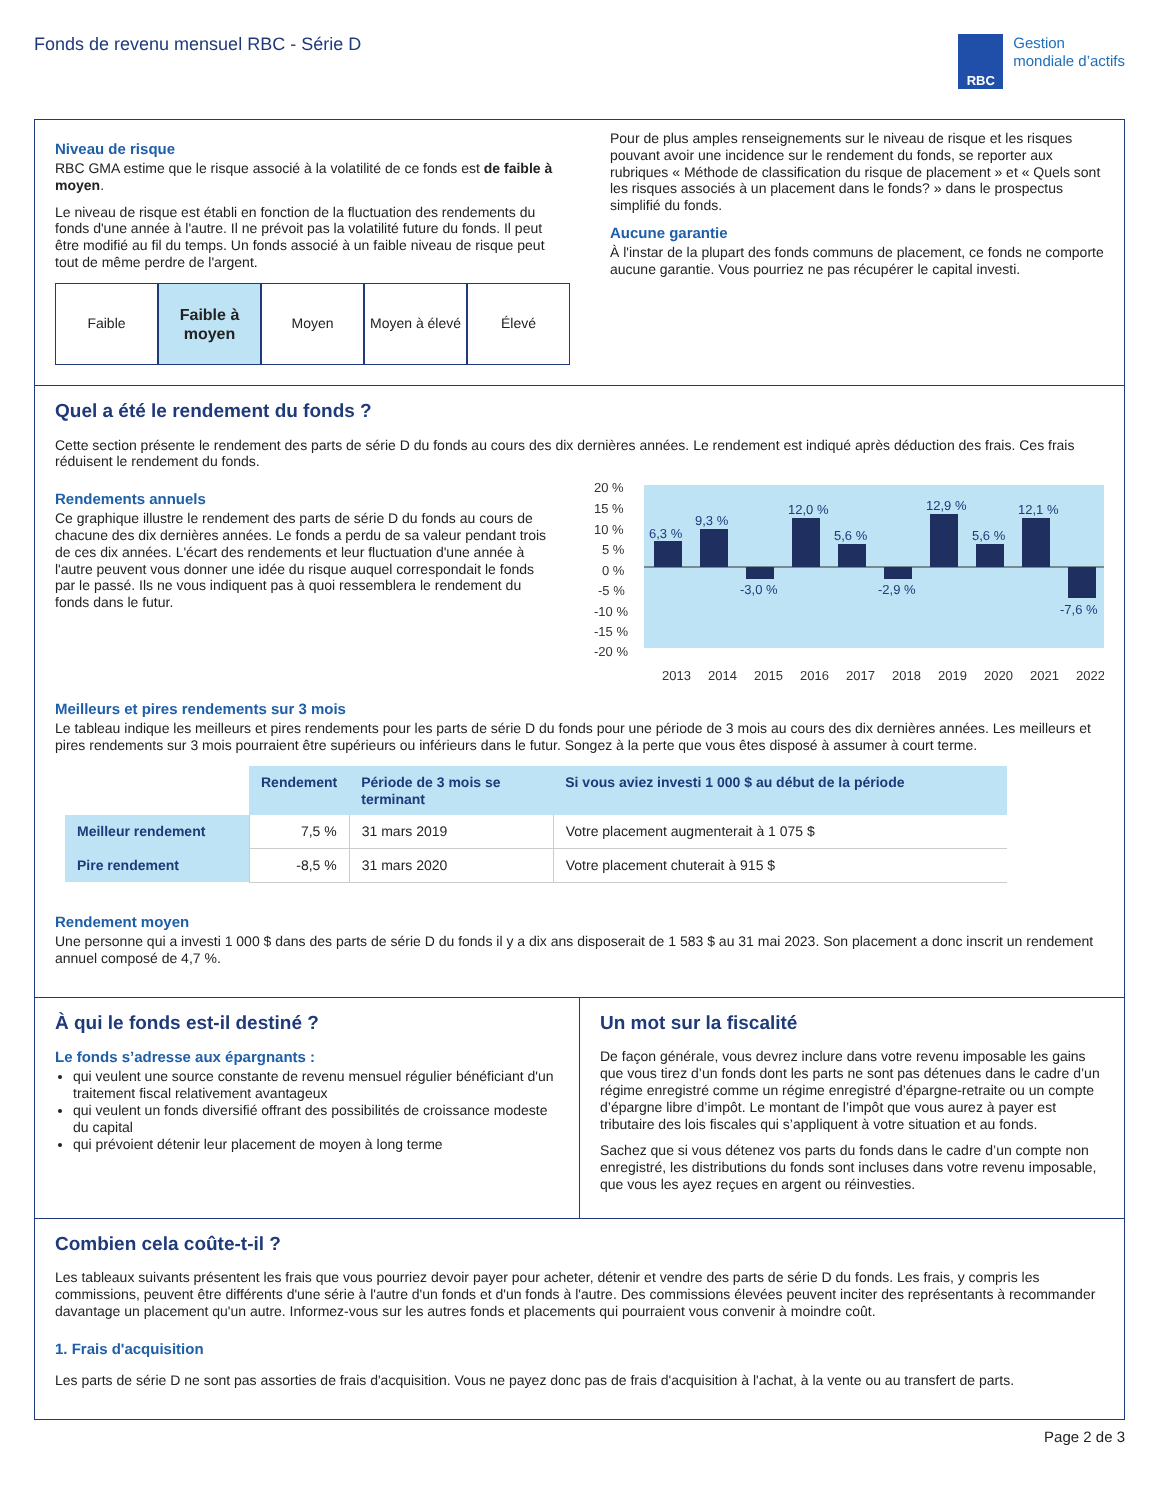Fonds de revenu mensuel RBC - Série D
RBC
Gestion
mondiale d’actifs
Niveau de risque
RBC GMA estime que le risque associé à la volatilité de ce fonds est de faible à moyen.
Le niveau de risque est établi en fonction de la fluctuation des rendements du fonds d'une année à l'autre. Il ne prévoit pas la volatilité future du fonds. Il peut être modifié au fil du temps. Un fonds associé à un faible niveau de risque peut tout de même perdre de l'argent.
Faible Faible à moyen Moyen Moyen à élevé Élevé
Pour de plus amples renseignements sur le niveau de risque et les risques pouvant avoir une incidence sur le rendement du fonds, se reporter aux rubriques « Méthode de classification du risque de placement » et « Quels sont les risques associés à un placement dans le fonds? » dans le prospectus simplifié du fonds.
Aucune garantie
À l'instar de la plupart des fonds communs de placement, ce fonds ne comporte aucune garantie. Vous pourriez ne pas récupérer le capital investi.
Quel a été le rendement du fonds ?
Cette section présente le rendement des parts de série D du fonds au cours des dix dernières années. Le rendement est indiqué après déduction des frais. Ces frais réduisent le rendement du fonds.
Rendements annuels
Ce graphique illustre le rendement des parts de série D du fonds au cours de chacune des dix dernières années. Le fonds a perdu de sa valeur pendant trois de ces dix années. L'écart des rendements et leur fluctuation d'une année à l'autre peuvent vous donner une idée du risque auquel correspondait le fonds par le passé. Ils ne vous indiquent pas à quoi ressemblera le rendement du fonds dans le futur.
20 %
15 %
10 %
5 %
0 %
-5 %
-10 %
-15 %
-20 %
6,3 %
9,3 %
-3,0 %
12,0 %
5,6 %
-2,9 %
12,9 %
5,6 %
12,1 %
-7,6 %
2013
2014
2015
2016
2017
2018
2019
2020
2021
2022
Meilleurs et pires rendements sur 3 mois
Le tableau indique les meilleurs et pires rendements pour les parts de série D du fonds pour une période de 3 mois au cours des dix dernières années. Les meilleurs et pires rendements sur 3 mois pourraient être supérieurs ou inférieurs dans le futur. Songez à la perte que vous êtes disposé à assumer à court terme.
| | Rendement | Période de 3 mois se terminant | Si vous aviez investi 1 000 $ au début de la période |
| Meilleur rendement | 7,5 % | 31 mars 2019 | Votre placement augmenterait à 1 075 $ |
| Pire rendement | -8,5 % | 31 mars 2020 | Votre placement chuterait à 915 $ |
Rendement moyen
Une personne qui a investi 1 000 $ dans des parts de série D du fonds il y a dix ans disposerait de 1 583 $ au 31 mai 2023. Son placement a donc inscrit un rendement annuel composé de 4,7 %.
À qui le fonds est-il destiné ?
Le fonds s’adresse aux épargnants :
qui veulent une source constante de revenu mensuel régulier bénéficiant d'un traitement fiscal relativement avantageux
qui veulent un fonds diversifié offrant des possibilités de croissance modeste du capital
qui prévoient détenir leur placement de moyen à long terme
Un mot sur la fiscalité
De façon générale, vous devrez inclure dans votre revenu imposable les gains que vous tirez d’un fonds dont les parts ne sont pas détenues dans le cadre d’un régime enregistré comme un régime enregistré d’épargne-retraite ou un compte d’épargne libre d’impôt. Le montant de l’impôt que vous aurez à payer est tributaire des lois fiscales qui s’appliquent à votre situation et au fonds.
Sachez que si vous détenez vos parts du fonds dans le cadre d’un compte non enregistré, les distributions du fonds sont incluses dans votre revenu imposable, que vous les ayez reçues en argent ou réinvesties.
Combien cela coûte-t-il ?
Les tableaux suivants présentent les frais que vous pourriez devoir payer pour acheter, détenir et vendre des parts de série D du fonds. Les frais, y compris les commissions, peuvent être différents d'une série à l'autre d'un fonds et d'un fonds à l'autre. Des commissions élevées peuvent inciter des représentants à recommander davantage un placement qu'un autre. Informez-vous sur les autres fonds et placements qui pourraient vous convenir à moindre coût.
1. Frais d'acquisition
Les parts de série D ne sont pas assorties de frais d'acquisition. Vous ne payez donc pas de frais d'acquisition à l'achat, à la vente ou au transfert de parts.
Page 2 de 3